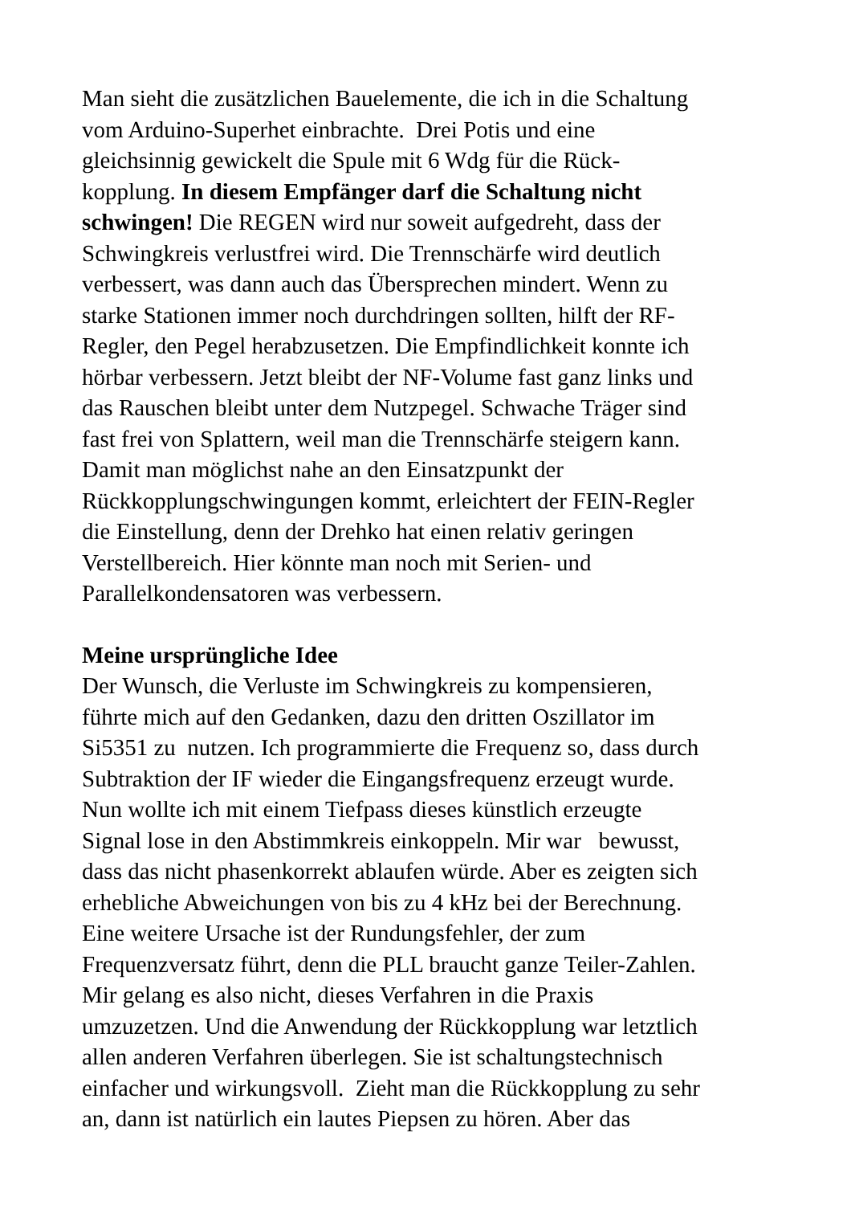Man sieht die zusätzlichen Bauelemente, die ich in die Schaltung
vom Arduino-Superhet einbrachte. Drei Potis und eine
gleichsinnig gewickelt die Spule mit 6 Wdg für die Rück-
kopplung. In diesem Empfänger darf die Schaltung nicht
schwingen! Die REGEN wird nur soweit aufgedreht, dass der
Schwingkreis verlustfrei wird. Die Trennschärfe wird deutlich
verbessert, was dann auch das Übersprechen mindert. Wenn zu
starke Stationen immer noch durchdringen sollten, hilft der RF-
Regler, den Pegel herabzusetzen. Die Empfindlichkeit konnte ich
hörbar verbessern. Jetzt bleibt der NF-Volume fast ganz links und
das Rauschen bleibt unter dem Nutzpegel. Schwache Träger sind
fast frei von Splattern, weil man die Trennschärfe steigern kann.
Damit man möglichst nahe an den Einsatzpunkt der
Rückkopplungschwingungen kommt, erleichtert der FEIN-Regler
die Einstellung, denn der Drehko hat einen relativ geringen
Verstellbereich. Hier könnte man noch mit Serien- und
Parallelkondensatoren was verbessern.
Meine ursprüngliche Idee
Der Wunsch, die Verluste im Schwingkreis zu kompensieren,
führte mich auf den Gedanken, dazu den dritten Oszillator im
Si5351 zu nutzen. Ich programmierte die Frequenz so, dass durch
Subtraktion der IF wieder die Eingangsfrequenz erzeugt wurde.
Nun wollte ich mit einem Tiefpass dieses künstlich erzeugte
Signal lose in den Abstimmkreis einkoppeln. Mir war bewusst,
dass das nicht phasenkorrekt ablaufen würde. Aber es zeigten sich
erhebliche Abweichungen von bis zu 4 kHz bei der Berechnung.
Eine weitere Ursache ist der Rundungsfehler, der zum
Frequenzversatz führt, denn die PLL braucht ganze Teiler-Zahlen.
Mir gelang es also nicht, dieses Verfahren in die Praxis
umzuzetzen. Und die Anwendung der Rückkopplung war letztlich
allen anderen Verfahren überlegen. Sie ist schaltungstechnisch
einfacher und wirkungsvoll. Zieht man die Rückkopplung zu sehr
an, dann ist natürlich ein lautes Piepsen zu hören. Aber das